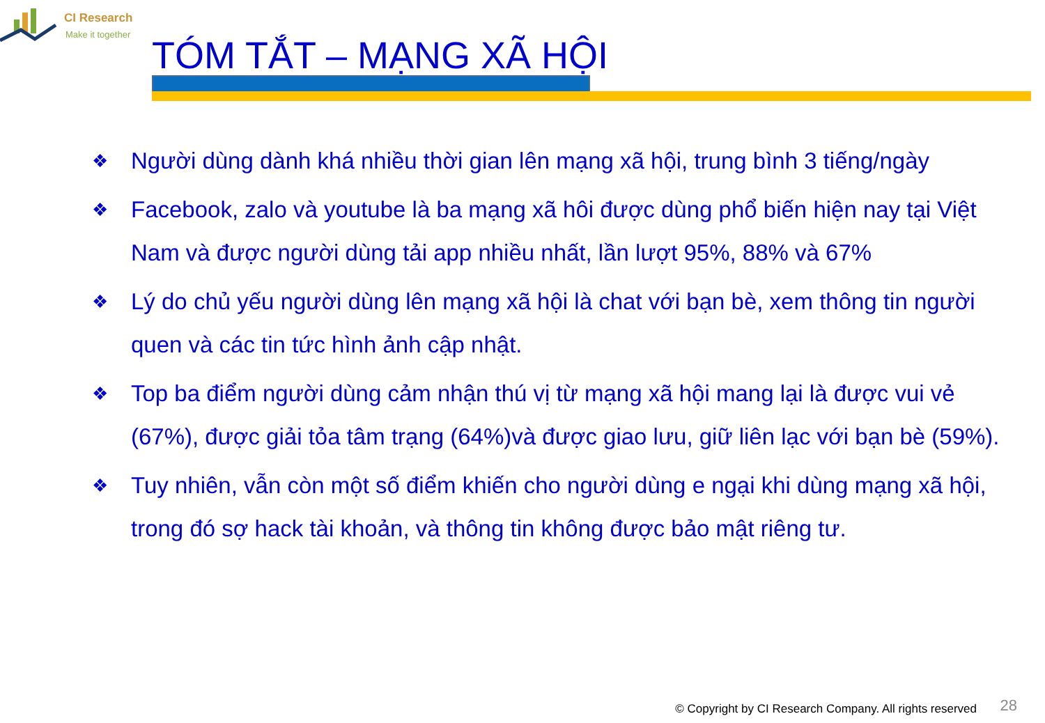CI Research
Make it together
TÓM TẮT – MẠNG XÃ HỘI
❖ Người dùng dành khá nhiều thời gian lên mạng xã hội, trung bình 3 tiếng/ngày
❖ Facebook, zalo và youtube là ba mạng xã hôi được dùng phổ biến hiện nay tại Việt Nam và được người dùng tải app nhiều nhất, lần lượt 95%, 88% và 67%
❖ Lý do chủ yếu người dùng lên mạng xã hội là chat với bạn bè, xem thông tin người quen và các tin tức hình ảnh cập nhật.
❖ Top ba điểm người dùng cảm nhận thú vị từ mạng xã hội mang lại là được vui vẻ (67%), được giải tỏa tâm trạng (64%)và được giao lưu, giữ liên lạc với bạn bè (59%).
❖ Tuy nhiên, vẫn còn một số điểm khiến cho người dùng e ngại khi dùng mạng xã hội, trong đó sợ hack tài khoản, và thông tin không được bảo mật riêng tư.
© Copyright by CI Research Company. All rights reserved
28